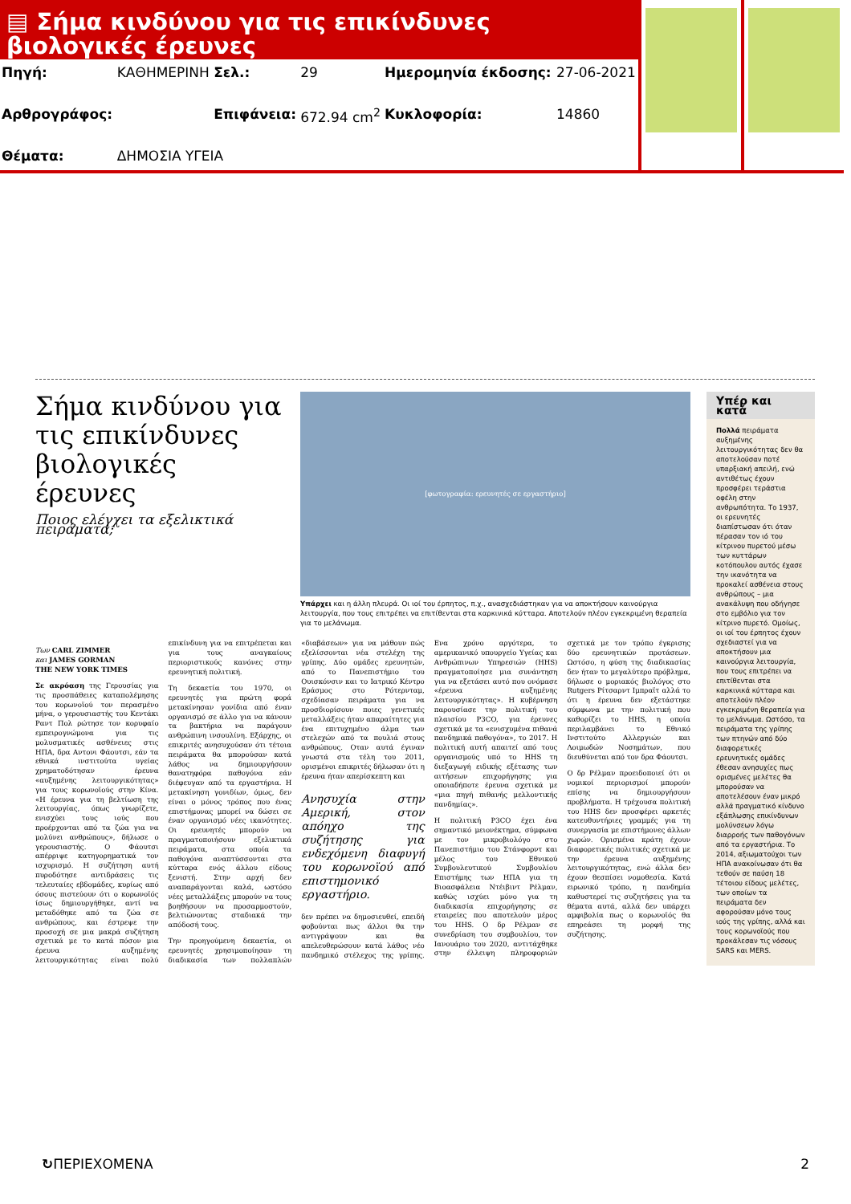▤ Σήμα κινδύνου για τις επικίνδυνες βιολογικές έρευνες
| Πηγή: | ΚΑΘΗΜΕΡΙΝΗ | Σελ.: | 29 | Ημερομηνία έκδοσης: | 27-06-2021 |
| Αρθρογράφος: | | Επιφάνεια: | 672.94 cm<sup>2</sup> | Κυκλοφορία: | 14860 |
| Θέματα: | ΔΗΜΟΣΙΑ ΥΓΕΙΑ | | | | |
Σήμα κινδύνου για τις επικίνδυνες βιολογικές έρευνες
Ποιος ελέγχει τα εξελικτικά πειράματα;
[φωτογραφία: ερευνητές σε εργαστήριο]
Υπάρχει και η άλλη πλευρά. Οι ιοί του έρπητος, π.χ., ανασχεδιάστηκαν για να αποκτήσουν καινούργια λειτουργία, που τους επιτρέπει να επιτίθενται στα καρκινικά κύτταρα. Αποτελούν πλέον εγκεκριμένη θεραπεία για το μελάνωμα.
Των CARL ZIMMER
και JAMES GORMAN
THE NEW YORK TIMES
Σε ακρόαση της Γερουσίας για τις προσπάθειες καταπολέμησης του κορωνοϊού τον περασμένο μήνα, ο γερουσιαστής του Κεντάκι Ραντ Πολ ρώτησε τον κορυφαίο εμπειρογνώμονα για τις μολυσματικές ασθένειες στις ΗΠΑ, δρα Αντονι Φάουτσι, εάν τα εθνικά ινστιτούτα υγείας χρηματοδότησαν έρευνα «αυξημένης λειτουργικότητας» για τους κορωνοϊούς στην Κίνα. «Η έρευνα για τη βελτίωση της λειτουργίας, όπως γνωρίζετε, ενισχύει τους ιούς που προέρχονται από τα ζώα για να μολύνει ανθρώπους», δήλωσε ο γερουσιαστής. Ο Φάουτσι απέρριψε κατηγορηματικά τον ισχυρισμό. Η συζήτηση αυτή πυροδότησε αντιδράσεις τις τελευταίες εβδομάδες, κυρίως από όσους πιστεύουν ότι ο κορωνοϊός ίσως δημιουργήθηκε, αντί να μεταδόθηκε από τα ζώα σε ανθρώπους, και έστρεψε την προσοχή σε μια μακρά συζήτηση σχετικά με το κατά πόσον μια έρευνα αυξημένης λειτουργικότητας είναι πολύ επικίνδυνη για να επιτρέπεται και για τους αναγκαίους περιοριστικούς κανόνες στην ερευνητική πολιτική.
Τη δεκαετία του 1970, οι ερευνητές για πρώτη φορά μετακίνησαν γονίδια από έναν οργανισμό σε άλλο για να κάνουν τα βακτήρια να παράγουν ανθρώπινη ινσουλίνη. Εξάρχης, οι επικριτές ανησυχούσαν ότι τέτοια πειράματα θα μπορούσαν κατά λάθος να δημιουργήσουν θανατηφόρα παθογόνα εάν διέφευγαν από τα εργαστήρια. Η μετακίνηση γονιδίων, όμως, δεν είναι ο μόνος τρόπος που ένας επιστήμονας μπορεί να δώσει σε έναν οργανισμό νέες ικανότητες. Οι ερευνητές μπορούν να πραγματοποιήσουν εξελικτικά πειράματα, στα οποία τα παθογόνα αναπτύσσονται στα κύτταρα ενός άλλου είδους ξενιστή. Στην αρχή δεν αναπαράγονται καλά, ωστόσο νέες μεταλλάξεις μπορούν να τους βοηθήσουν να προσαρμοστούν, βελτιώνοντας σταδιακά την απόδοσή τους.
Την προηγούμενη δεκαετία, οι ερευνητές χρησιμοποίησαν τη διαδικασία των πολλαπλών «διαβάσεων» για να μάθουν πώς εξελίσσονται νέα στελέχη της γρίπης. Δύο ομάδες ερευνητών, από το Πανεπιστήμιο του Ουισκόνσιν και το Ιατρικό Κέντρο Εράσμος στο Ρότερνταμ, σχεδίασαν πειράματα για να προσδιορίσουν ποιες γενετικές μεταλλάξεις ήταν απαραίτητες για ένα επιτυχημένο άλμα των στελεχών από τα πουλιά στους ανθρώπους. Οταν αυτά έγιναν γνωστά στα τέλη του 2011, ορισμένοι επικριτές δήλωσαν ότι η έρευνα ήταν απερίσκεπτη και
Ανησυχία στην Αμερική, στον απόηχο της συζήτησης για ενδεχόμενη διαφυγή του κορωνοϊού από επιστημονικό εργαστήριο.
δεν πρέπει να δημοσιευθεί, επειδή φοβούνται πως άλλοι θα την αντιγράψουν και θα απελευθερώσουν κατά λάθος νέο πανδημικό στέλεχος της γρίπης. Ενα χρόνο αργότερα, το αμερικανικό υπουργείο Υγείας και Ανθρώπινων Υπηρεσιών (HHS) πραγματοποίησε μια συνάντηση για να εξετάσει αυτό που ονόμασε «έρευνα αυξημένης λειτουργικότητας». Η κυβέρνηση παρουσίασε την πολιτική του πλαισίου P3CO, για έρευνες σχετικά με τα «ενισχυμένα πιθανά πανδημικά παθογόνα», το 2017. Η πολιτική αυτή απαιτεί από τους οργανισμούς υπό το HHS τη διεξαγωγή ειδικής εξέτασης των αιτήσεων επιχορήγησης για οποιαδήποτε έρευνα σχετικά με «μια πηγή πιθανής μελλοντικής πανδημίας».
Η πολιτική P3CO έχει ένα σημαντικό μειονέκτημα, σύμφωνα με τον μικροβιολόγο στο Πανεπιστήμιο του Στάνφορντ και μέλος του Εθνικού Συμβουλευτικού Συμβουλίου Επιστήμης των ΗΠΑ για τη Βιοασφάλεια Ντέιβιντ Ρέλμαν, καθώς ισχύει μόνο για τη διαδικασία επιχορήγησης σε εταιρείες που αποτελούν μέρος του HHS. Ο δρ Ρέλμαν σε συνεδρίαση του συμβουλίου, τον Ιανουάριο του 2020, αντιτάχθηκε στην έλλειψη πληροφοριών σχετικά με τον τρόπο έγκρισης δύο ερευνητικών προτάσεων. Ωστόσο, η φύση της διαδικασίας δεν ήταν το μεγαλύτερο πρόβλημα, δήλωσε ο μοριακός βιολόγος στο Rutgers Ρίτσαρντ Ιμπραϊτ αλλά το ότι η έρευνα δεν εξετάστηκε σύμφωνα με την πολιτική που καθορίζει το HHS, η οποία περιλαμβάνει το Εθνικό Ινστιτούτο Αλλεργιών και Λοιμωδών Νοσημάτων, που διευθύνεται από τον δρα Φάουτσι.
Ο δρ Ρέλμαν προειδοποιεί ότι οι νομικοί περιορισμοί μπορούν επίσης να δημιουργήσουν προβλήματα. Η τρέχουσα πολιτική του HHS δεν προσφέρει αρκετές κατευθυντήριες γραμμές για τη συνεργασία με επιστήμονες άλλων χωρών. Ορισμένα κράτη έχουν διαφορετικές πολιτικές σχετικά με την έρευνα αυξημένης λειτουργικότητας, ενώ άλλα δεν έχουν θεσπίσει νομοθεσία. Κατά ειρωνικό τρόπο, η πανδημία καθυστερεί τις συζητήσεις για τα θέματα αυτά, αλλά δεν υπάρχει αμφιβολία πως ο κορωνοϊός θα επηρεάσει τη μορφή της συζήτησης.
Υπέρ και κατά
Πολλά πειράματα αυξημένης λειτουργικότητας δεν θα αποτελούσαν ποτέ υπαρξιακή απειλή, ενώ αντιθέτως έχουν προσφέρει τεράστια οφέλη στην ανθρωπότητα. Το 1937, οι ερευνητές διαπίστωσαν ότι όταν πέρασαν τον ιό του κίτρινου πυρετού μέσω των κυττάρων κοτόπουλου αυτός έχασε την ικανότητα να προκαλεί ασθένεια στους ανθρώπους – μια ανακάλυψη που οδήγησε στο εμβόλιο για τον κίτρινο πυρετό. Ομοίως, οι ιοί του έρπητος έχουν σχεδιαστεί για να αποκτήσουν μια καινούργια λειτουργία, που τους επιτρέπει να επιτίθενται στα καρκινικά κύτταρα και αποτελούν πλέον εγκεκριμένη θεραπεία για το μελάνωμα. Ωστόσο, τα πειράματα της γρίπης των πτηνών από δύο διαφορετικές ερευνητικές ομάδες έθεσαν ανησυχίες πως ορισμένες μελέτες θα μπορούσαν να αποτελέσουν έναν μικρό αλλά πραγματικό κίνδυνο εξάπλωσης επικίνδυνων μολύνσεων λόγω διαρροής των παθογόνων από τα εργαστήρια. Το 2014, αξιωματούχοι των ΗΠΑ ανακοίνωσαν ότι θα τεθούν σε παύση 18 τέτοιου είδους μελέτες, των οποίων τα πειράματα δεν αφορούσαν μόνο τους ιούς της γρίπης, αλλά και τους κορωνοϊούς που προκάλεσαν τις νόσους SARS και MERS.
↻ΠΕΡΙΕΧΟΜΕΝΑ 2